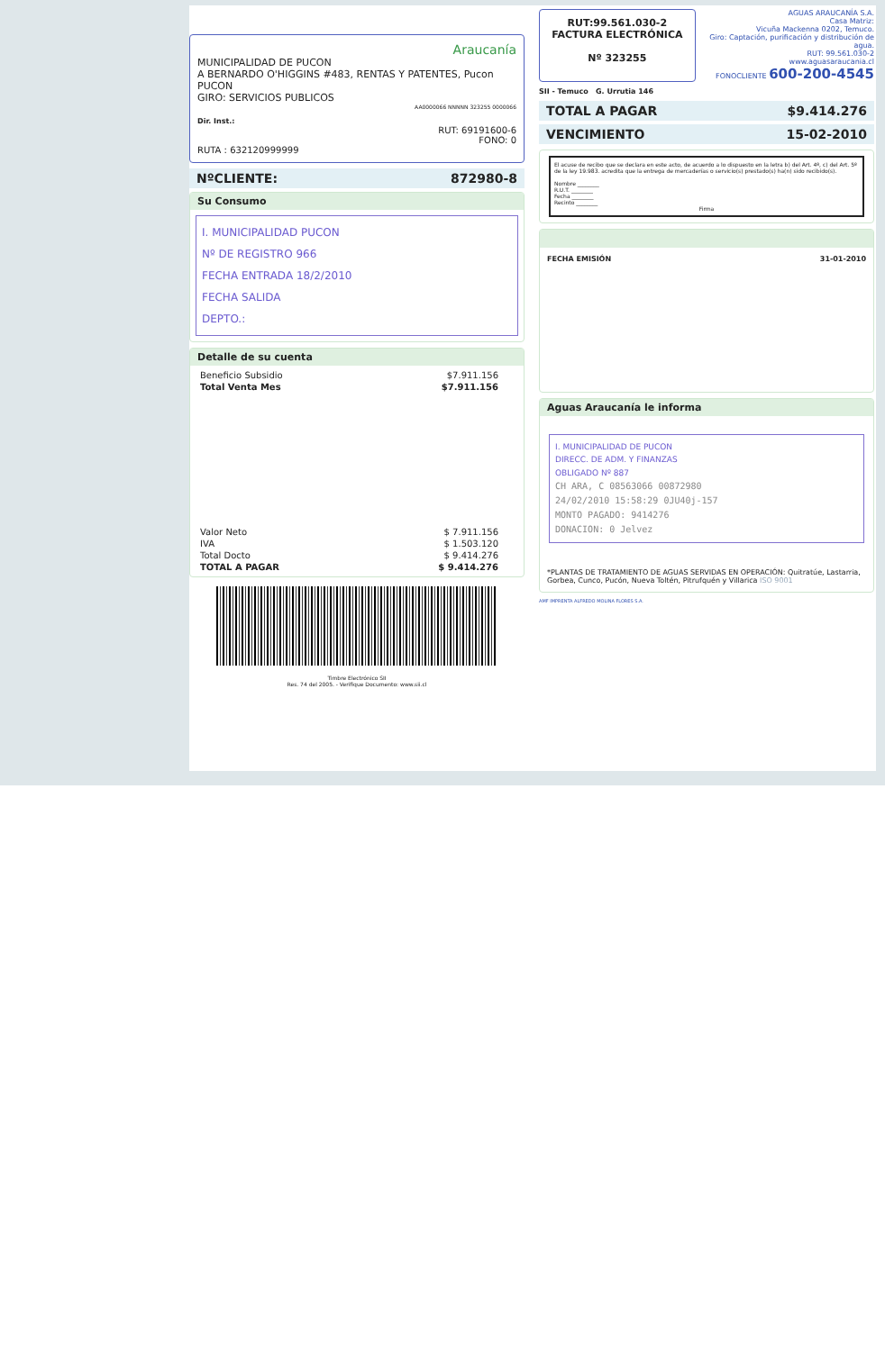Araucanía
MUNICIPALIDAD DE PUCON
A BERNARDO O'HIGGINS #483, RENTAS Y PATENTES, Pucon
PUCON
GIRO: SERVICIOS PUBLICOS
AA0000066 NNNNN 323255 0000066
Dir. Inst.:
RUT: 69191600-6
FONO: 0
RUTA : 632120999999
NºCLIENTE: 872980-8
Su Consumo
I. MUNICIPALIDAD PUCON
Nº DE REGISTRO 966
FECHA ENTRADA 18/2/2010
FECHA SALIDA
DEPTO.:
Detalle de su cuenta
| Beneficio Subsidio | $7.911.156 |
| Total Venta Mes | $7.911.156 |
| Valor Neto | $ 7.911.156 |
| IVA | $ 1.503.120 |
| Total Docto | $ 9.414.276 |
| TOTAL A PAGAR | $ 9.414.276 |
Timbre Electrónico SII
Res. 74 del 2005. - Verifique Documento: www.sii.cl
RUT:99.561.030-2
FACTURA ELECTRÓNICA
Nº 323255
AGUAS ARAUCANÍA S.A.
Casa Matriz:
Vicuña Mackenna 0202, Temuco.
Giro: Captación, purificación y distribución de agua.
RUT: 99.561.030-2
www.aguasaraucania.cl
FONOCLIENTE 600-200-4545
SII - Temuco G. Urrutia 146
TOTAL A PAGAR $9.414.276
VENCIMIENTO 15-02-2010
El acuse de recibo que se declara en este acto, de acuerdo a lo dispuesto en la letra b) del Art. 4º, c) del Art. 5º de la ley 19.983. acredita que la entrega de mercaderías o servicio(s) prestado(s) ha(n) sido recibido(s).
Nombre ________
R.U.T. ________
Fecha ________
Recinto ________
Firma
FECHA EMISIÓN 31-01-2010
Aguas Araucanía le informa
I. MUNICIPALIDAD DE PUCON
DIRECC. DE ADM. Y FINANZAS
OBLIGADO Nº 887
CH ARA, C 08563066 00872980
24/02/2010 15:58:29 0JU40j-157
MONTO PAGADO: 9414276
DONACION: 0 Jelvez
*PLANTAS DE TRATAMIENTO DE AGUAS SERVIDAS EN OPERACIÓN: Quitratúe, Lastarria, Gorbea, Cunco, Pucón, Nueva Toltén, Pitrufquén y Villarica ISO 9001
AMF IMPRENTA ALFREDO MOLINA FLORES S.A.